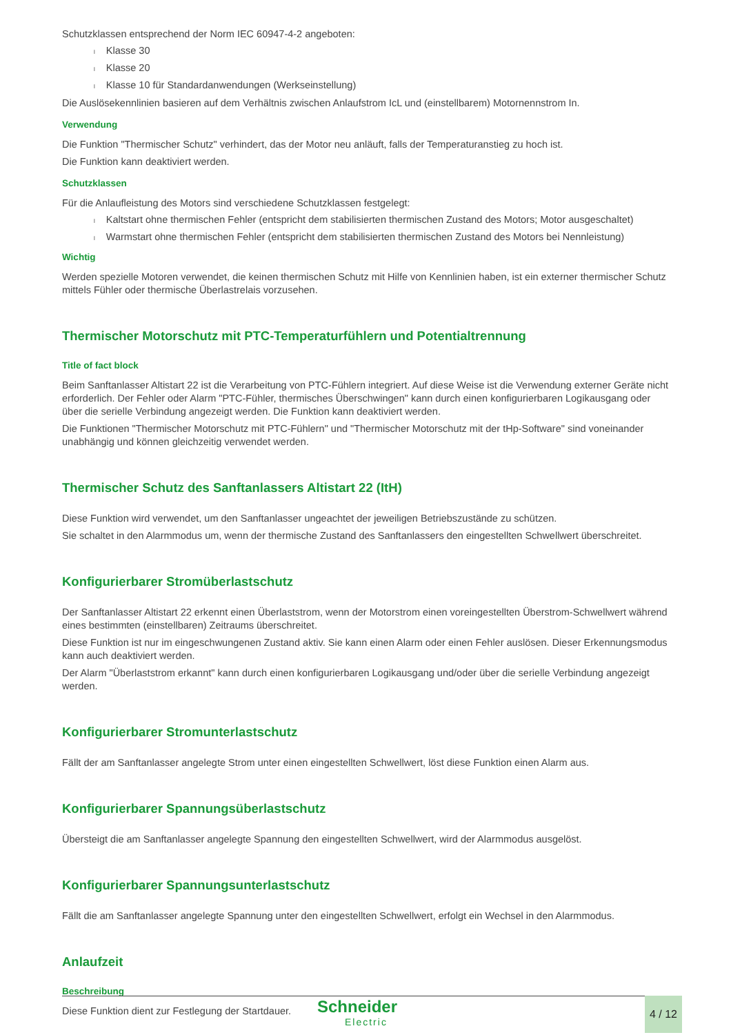Schutzklassen entsprechend der Norm IEC 60947-4-2 angeboten:
l Klasse 30
l Klasse 20
l Klasse 10 für Standardanwendungen (Werkseinstellung)
Die Auslösekennlinien basieren auf dem Verhältnis zwischen Anlaufstrom IcL und (einstellbarem) Motornennstrom In.
Verwendung
Die Funktion "Thermischer Schutz" verhindert, das der Motor neu anläuft, falls der Temperaturanstieg zu hoch ist.
Die Funktion kann deaktiviert werden.
Schutzklassen
Für die Anlaufleistung des Motors sind verschiedene Schutzklassen festgelegt:
l Kaltstart ohne thermischen Fehler (entspricht dem stabilisierten thermischen Zustand des Motors; Motor ausgeschaltet)
l Warmstart ohne thermischen Fehler (entspricht dem stabilisierten thermischen Zustand des Motors bei Nennleistung)
Wichtig
Werden spezielle Motoren verwendet, die keinen thermischen Schutz mit Hilfe von Kennlinien haben, ist ein externer thermischer Schutz mittels Fühler oder thermische Überlastrelais vorzusehen.
Thermischer Motorschutz mit PTC-Temperaturfühlern und Potentialtrennung
Title of fact block
Beim Sanftanlasser Altistart 22 ist die Verarbeitung von PTC-Fühlern integriert. Auf diese Weise ist die Verwendung externer Geräte nicht erforderlich. Der Fehler oder Alarm "PTC-Fühler, thermisches Überschwingen" kann durch einen konfigurierbaren Logikausgang oder über die serielle Verbindung angezeigt werden. Die Funktion kann deaktiviert werden.
Die Funktionen "Thermischer Motorschutz mit PTC-Fühlern" und "Thermischer Motorschutz mit der tHp-Software" sind voneinander unabhängig und können gleichzeitig verwendet werden.
Thermischer Schutz des Sanftanlassers Altistart 22 (ItH)
Diese Funktion wird verwendet, um den Sanftanlasser ungeachtet der jeweiligen Betriebszustände zu schützen.
Sie schaltet in den Alarmmodus um, wenn der thermische Zustand des Sanftanlassers den eingestellten Schwellwert überschreitet.
Konfigurierbarer Stromüberlastschutz
Der Sanftanlasser Altistart 22 erkennt einen Überlaststrom, wenn der Motorstrom einen voreingestellten Überstrom-Schwellwert während eines bestimmten (einstellbaren) Zeitraums überschreitet.
Diese Funktion ist nur im eingeschwungenen Zustand aktiv. Sie kann einen Alarm oder einen Fehler auslösen. Dieser Erkennungsmodus kann auch deaktiviert werden.
Der Alarm "Überlaststrom erkannt" kann durch einen konfigurierbaren Logikausgang und/oder über die serielle Verbindung angezeigt werden.
Konfigurierbarer Stromunterlastschutz
Fällt der am Sanftanlasser angelegte Strom unter einen eingestellten Schwellwert, löst diese Funktion einen Alarm aus.
Konfigurierbarer Spannungsüberlastschutz
Übersteigt die am Sanftanlasser angelegte Spannung den eingestellten Schwellwert, wird der Alarmmodus ausgelöst.
Konfigurierbarer Spannungsunterlastschutz
Fällt die am Sanftanlasser angelegte Spannung unter den eingestellten Schwellwert, erfolgt ein Wechsel in den Alarmmodus.
Anlaufzeit
Beschreibung
Diese Funktion dient zur Festlegung der Startdauer.
Schneider
Electric
4 / 12